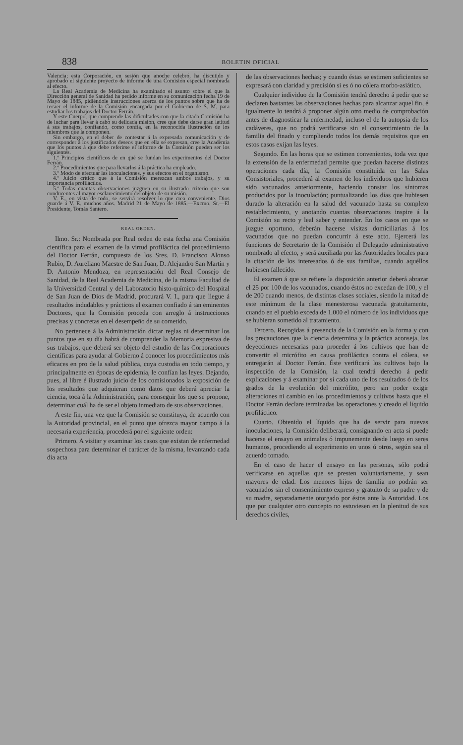838 BOLETIN OFICIAL
Valencia; esta Corporación, en sesión que anoche celebró, ha discutido y aprobado el siguiente proyecto de informe de una Comisión especial nombrada al efecto.
La Real Academia de Medicina ha examinado el asunto sobre el que la Dirección general de Sanidad ha pedido informe en su comunicación fecha 19 de Mayo de 1885, pidiéndole instrucciones acerca de los puntos sobre que ha de recaer el informe de la Comisión encargada por el Gobierno de S. M. para estudiar los trabajos del Doctor Ferrán.
Y este Cuerpo, que comprende las dificultades con que la citada Comisión ha de luchar para llevar á cabo su delicada misión, cree que debe darse gran latitud á sus trabajos, confiando, como confía, en la reconocida ilustración de los miembros que la componen.
Sin embargo, en el deber de contestar á la expresada comunicación y de corresponder á los justificados deseos que en ella se expresan, cree la Academia que los puntos á que debe referirse el informe de la Comisión pueden ser los siguientes.
1.º Principios científicos de en qué se fundan los experimentos del Doctor Ferrán.
2.º Procedimientos que para llevarlos á la práctica ha empleado.
3.º Modo de efectuar las inoculaciones, y sus efectos en el organismo.
4.º Juicio crítico que á la Comisión merezcan ambos trabajos, y su importancia profiláctica.
5.º Todas cuantas observaciones juzguen en su ilustrado criterio que son conducentes al mayor esclarecimiento del objeto de su misión.
V. E., en vista de todo, se servirá resolver lo que crea conveniente. Dios guarde á V. E. muchos años. Madrid 21 de Mayo de 1885.—Excmo. Sr.—El Presidente, Tomás Santero.
REAL ORDEN.
Ilmo. Sr.: Nombrada por Real orden de esta fecha una Comisión científica para el examen de la virtud profiláctica del procedimiento del Doctor Ferrán, compuesta de los Sres. D. Francisco Alonso Rubio, D. Aureliano Maestre de San Juan, D. Alejandro San Martín y D. Antonio Mendoza, en representación del Real Consejo de Sanidad, de la Real Academia de Medicina, de la misma Facultad de la Universidad Central y del Laboratorio histo-químico del Hospital de San Juan de Dios de Madrid, procurará V. I., para que llegue á resultados indudables y prácticos el examen confiado á tan eminentes Doctores, que la Comisión proceda con arreglo á instrucciones precisas y concretas en el desempeño de su cometido.
No pertenece á la Administración dictar reglas ni determinar los puntos que en su día habrá de comprender la Memoria expresiva de sus trabajos, que deberá ser objeto del estudio de las Corporaciones científicas para ayudar al Gobierno á conocer los procedimientos más eficaces en pro de la salud pública, cuya custodia en todo tiempo, y principalmente en épocas de epidemia, le confían las leyes. Dejando, pues, al libre é ilustrado juicio de los comisionados la exposición de los resultados que adquieran como datos que deberá apreciar la ciencia, toca á la Administración, para conseguir los que se propone, determinar cuál ha de ser el objeto inmediato de sus observaciones.
A este fin, una vez que la Comisión se constituya, de acuerdo con la Autoridad provincial, en el punto que ofrezca mayor campo á la necesaria experiencia, procederá por el siguiente orden:
Primero. A visitar y examinar los casos que existan de enfermedad sospechosa para determinar el carácter de la misma, levantando cada día acta
de las observaciones hechas; y cuando éstas se estimen suficientes se expresará con claridad y precisión si es ó no cólera morbo-asiático.
Cualquier individuo de la Comisión tendrá derecho á pedir que se declaren bastantes las observaciones hechas para alcanzar aquel fin, é igualmente lo tendrá á proponer algún otro medio de comprobación antes de diagnosticar la enfermedad, incluso el de la autopsia de los cadáveres, que no podrá verificarse sin el consentimiento de la familia del finado y cumpliendo todos los demás requisitos que en estos casos exijan las leyes.
Segundo. En las horas que se estimen convenientes, toda vez que la extensión de la enfermedad permite que puedan hacerse distintas operaciones cada día, la Comisión constituida en las Salas Consistoriales, procederá al examen de los individuos que hubieren sido vacunados anteriormente, haciendo constar los síntomas producidos por la inoculación; puntualizando los días que hubiesen durado la alteración en la salud del vacunado hasta su completo restablecimiento, y anotando cuantas observaciones inspire á la Comisión su recto y leal saber y entender. En los casos en que se juzgue oportuno, deberán hacerse visitas domiciliarias á los vacunados que no puedan concurrir á este acto. Ejercerá las funciones de Secretario de la Comisión el Delegado administrativo nombrado al efecto, y será auxiliada por las Autoridades locales para la citación de los interesados ó de sus familias, cuando aquéllos hubiesen fallecido.
El examen á que se refiere la disposición anterior deberá abrazar el 25 por 100 de los vacunados, cuando éstos no excedan de 100, y el de 200 cuando menos, de distintas clases sociales, siendo la mitad de este mínimum de la clase menesterosa vacunada gratuitamente, cuando en el pueblo exceda de 1.000 el número de los individuos que se hubieran sometido al tratamiento.
Tercero. Recogidas á presencia de la Comisión en la forma y con las precauciones que la ciencia determina y la práctica aconseja, las deyecciones necesarias para proceder á los cultivos que han de convertir el micrófito en causa profiláctica contra el cólera, se entregarán al Doctor Ferrán. Éste verificará los cultivos bajo la inspección de la Comisión, la cual tendrá derecho á pedir explicaciones y á examinar por sí cada uno de los resultados ó de los grados de la evolución del micrófito, pero sin poder exigir alteraciones ni cambio en los procedimientos y cultivos hasta que el Doctor Ferrán declare terminadas las operaciones y creado el líquido profiláctico.
Cuarto. Obtenido el líquido que ha de servir para nuevas inoculaciones, la Comisión deliberará, consignando en acta si puede hacerse el ensayo en animales ó impunemente desde luego en seres humanos, procediendo al experimento en unos ú otros, según sea el acuerdo tomado.
En el caso de hacer el ensayo en las personas, sólo podrá verificarse en aquellas que se presten voluntariamente, y sean mayores de edad. Los menores hijos de familia no podrán ser vacunados sin el consentimiento expreso y gratuito de su padre y de su madre, separadamente otorgado por éstos ante la Autoridad. Los que por cualquier otro concepto no estuviesen en la plenitud de sus derechos civiles,